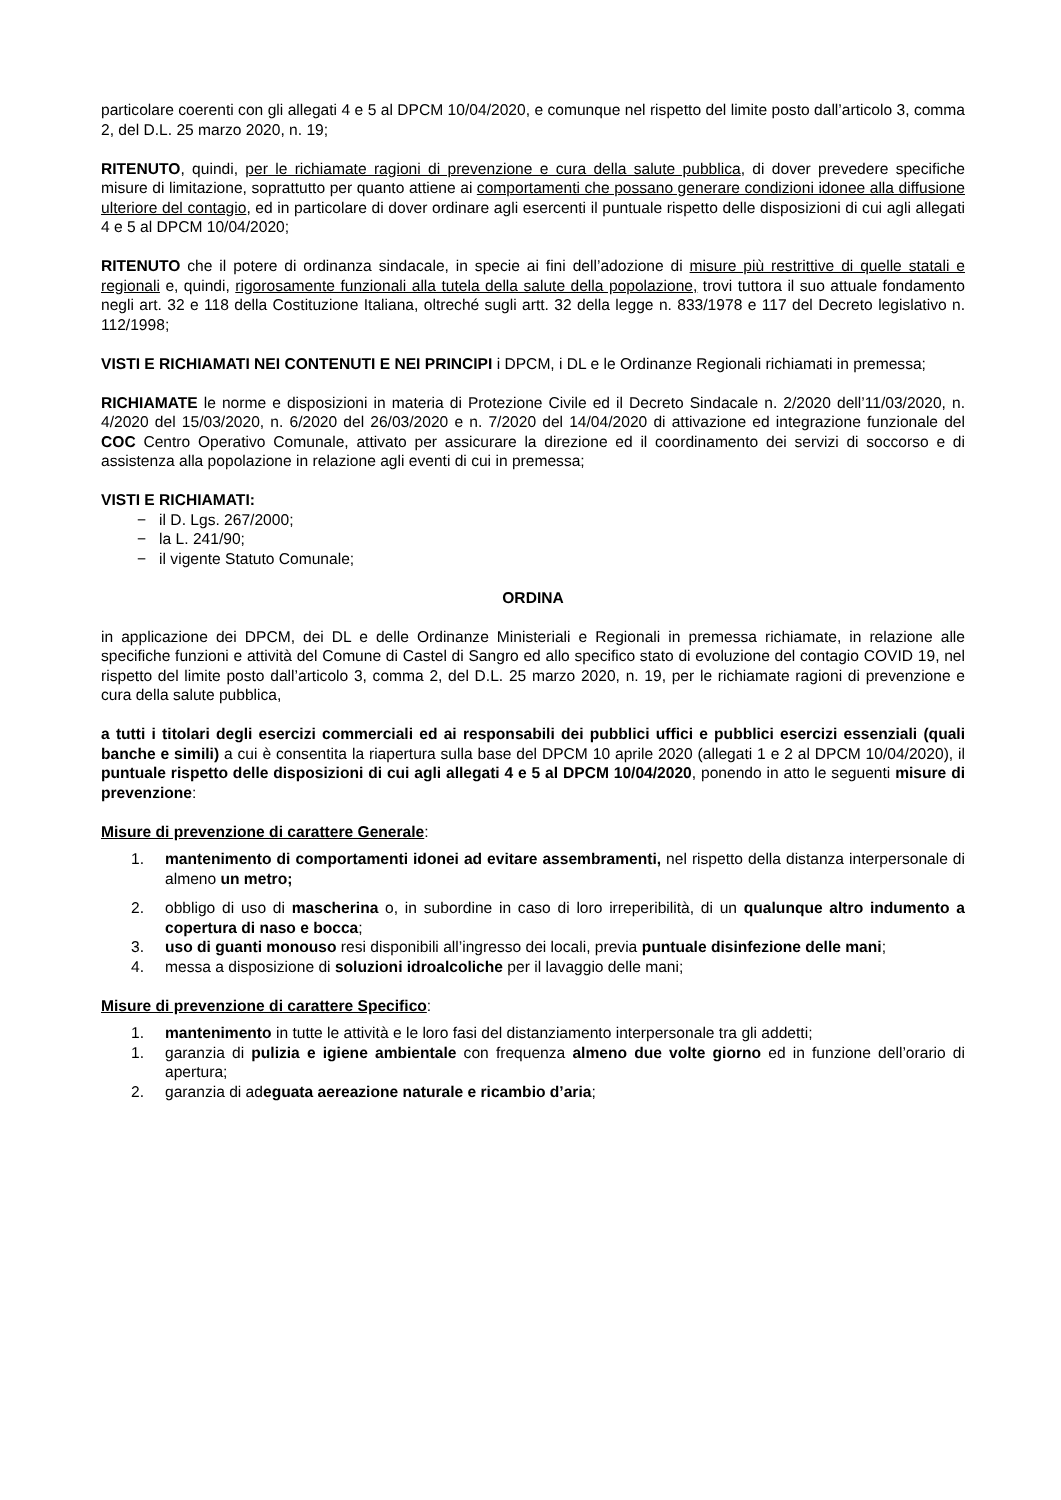particolare coerenti con gli allegati 4 e 5 al DPCM 10/04/2020, e comunque nel rispetto del limite posto dall’articolo 3, comma 2, del D.L. 25 marzo 2020, n. 19;
RITENUTO, quindi, per le richiamate ragioni di prevenzione e cura della salute pubblica, di dover prevedere specifiche misure di limitazione, soprattutto per quanto attiene ai comportamenti che possano generare condizioni idonee alla diffusione ulteriore del contagio, ed in particolare di dover ordinare agli esercenti il puntuale rispetto delle disposizioni di cui agli allegati 4 e 5 al DPCM 10/04/2020;
RITENUTO che il potere di ordinanza sindacale, in specie ai fini dell’adozione di misure più restrittive di quelle statali e regionali e, quindi, rigorosamente funzionali alla tutela della salute della popolazione, trovi tuttora il suo attuale fondamento negli art. 32 e 118 della Costituzione Italiana, oltreché sugli artt. 32 della legge n. 833/1978 e 117 del Decreto legislativo n. 112/1998;
VISTI E RICHIAMATI NEI CONTENUTI E NEI PRINCIPI i DPCM, i DL e le Ordinanze Regionali richiamati in premessa;
RICHIAMATE le norme e disposizioni in materia di Protezione Civile ed il Decreto Sindacale n. 2/2020 dell’11/03/2020, n. 4/2020 del 15/03/2020, n. 6/2020 del 26/03/2020 e n. 7/2020 del 14/04/2020 di attivazione ed integrazione funzionale del COC Centro Operativo Comunale, attivato per assicurare la direzione ed il coordinamento dei servizi di soccorso e di assistenza alla popolazione in relazione agli eventi di cui in premessa;
VISTI E RICHIAMATI:
− il D. Lgs. 267/2000;
− la L. 241/90;
− il vigente Statuto Comunale;
ORDINA
in applicazione dei DPCM, dei DL e delle Ordinanze Ministeriali e Regionali in premessa richiamate, in relazione alle specifiche funzioni e attività del Comune di Castel di Sangro ed allo specifico stato di evoluzione del contagio COVID 19, nel rispetto del limite posto dall’articolo 3, comma 2, del D.L. 25 marzo 2020, n. 19, per le richiamate ragioni di prevenzione e cura della salute pubblica,
a tutti i titolari degli esercizi commerciali ed ai responsabili dei pubblici uffici e pubblici esercizi essenziali (quali banche e simili) a cui è consentita la riapertura sulla base del DPCM 10 aprile 2020 (allegati 1 e 2 al DPCM 10/04/2020), il puntuale rispetto delle disposizioni di cui agli allegati 4 e 5 al DPCM 10/04/2020, ponendo in atto le seguenti misure di prevenzione:
Misure di prevenzione di carattere Generale:
1. mantenimento di comportamenti idonei ad evitare assembramenti, nel rispetto della distanza interpersonale di almeno un metro;
2. obbligo di uso di mascherina o, in subordine in caso di loro irreperibilità, di un qualunque altro indumento a copertura di naso e bocca;
3. uso di guanti monouso resi disponibili all’ingresso dei locali, previa puntuale disinfezione delle mani;
4. messa a disposizione di soluzioni idroalcoliche per il lavaggio delle mani;
Misure di prevenzione di carattere Specifico:
1. mantenimento in tutte le attività e le loro fasi del distanziamento interpersonale tra gli addetti;
1. garanzia di pulizia e igiene ambientale con frequenza almeno due volte giorno ed in funzione dell’orario di apertura;
2. garanzia di adeguata aereazione naturale e ricambio d’aria;